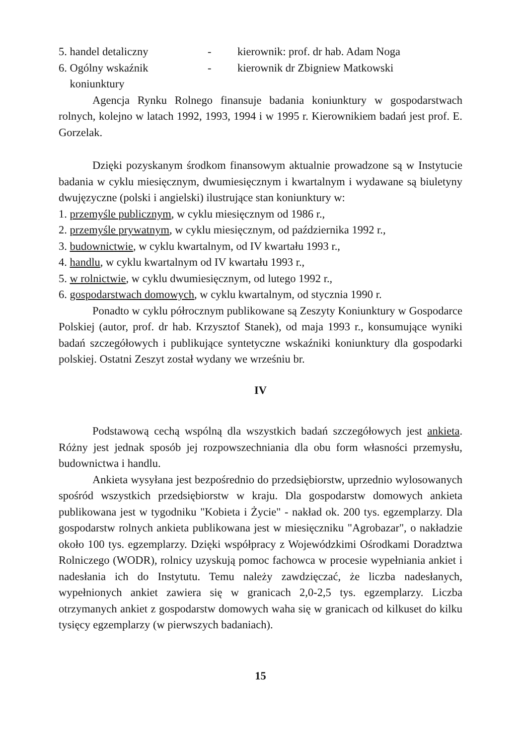5. handel detaliczny - kierownik: prof. dr hab. Adam Noga
6. Ogólny wskaźnik
koniunktury - kierownik dr Zbigniew Matkowski
Agencja Rynku Rolnego finansuje badania koniunktury w gospodarstwach rolnych, kolejno w latach 1992, 1993, 1994 i w 1995 r. Kierownikiem badań jest prof. E. Gorzelak.
Dzięki pozyskanym środkom finansowym aktualnie prowadzone są w Instytucie badania w cyklu miesięcznym, dwumiesięcznym i kwartalnym i wydawane są biuletyny dwujęzyczne (polski i angielski) ilustrujące stan koniunktury w:
1. przemyśle publicznym, w cyklu miesięcznym od 1986 r.,
2. przemyśle prywatnym, w cyklu miesięcznym, od października 1992 r.,
3. budownictwie, w cyklu kwartalnym, od IV kwartału 1993 r.,
4. handlu, w cyklu kwartalnym od IV kwartału 1993 r.,
5. w rolnictwie, w cyklu dwumiesięcznym, od lutego 1992 r.,
6. gospodarstwach domowych, w cyklu kwartalnym, od stycznia 1990 r.
Ponadto w cyklu półrocznym publikowane są Zeszyty Koniunktury w Gospodarce Polskiej (autor, prof. dr hab. Krzysztof Stanek), od maja 1993 r., konsumujące wyniki badań szczegółowych i publikujące syntetyczne wskaźniki koniunktury dla gospodarki polskiej. Ostatni Zeszyt został wydany we wrześniu br.
IV
Podstawową cechą wspólną dla wszystkich badań szczegółowych jest ankieta. Różny jest jednak sposób jej rozpowszechniania dla obu form własności przemysłu, budownictwa i handlu.
Ankieta wysyłana jest bezpośrednio do przedsiębiorstw, uprzednio wylosowanych spośród wszystkich przedsiębiorstw w kraju. Dla gospodarstw domowych ankieta publikowana jest w tygodniku "Kobieta i Życie" - nakład ok. 200 tys. egzemplarzy. Dla gospodarstw rolnych ankieta publikowana jest w miesięczniku "Agrobazar", o nakładzie około 100 tys. egzemplarzy. Dzięki współpracy z Wojewódzkimi Ośrodkami Doradztwa Rolniczego (WODR), rolnicy uzyskują pomoc fachowca w procesie wypełniania ankiet i nadesłania ich do Instytutu. Temu należy zawdzięczać, że liczba nadesłanych, wypełnionych ankiet zawiera się w granicach 2,0-2,5 tys. egzemplarzy. Liczba otrzymanych ankiet z gospodarstw domowych waha się w granicach od kilkuset do kilku tysięcy egzemplarzy (w pierwszych badaniach).
15